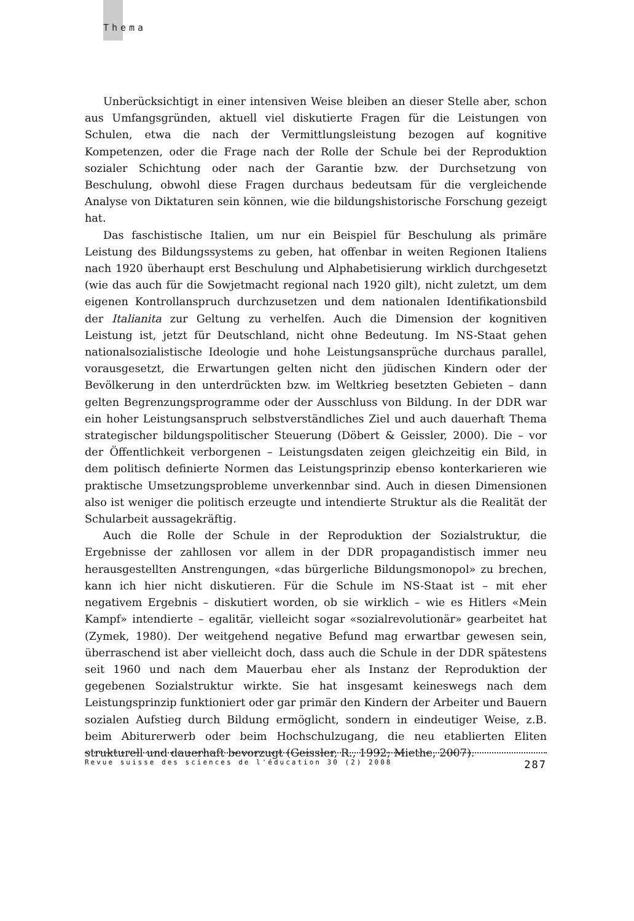Thema
Unberücksichtigt in einer intensiven Weise bleiben an dieser Stelle aber, schon aus Umfangsgründen, aktuell viel diskutierte Fragen für die Leistungen von Schulen, etwa die nach der Vermittlungsleistung bezogen auf kognitive Kompetenzen, oder die Frage nach der Rolle der Schule bei der Reproduktion sozialer Schichtung oder nach der Garantie bzw. der Durchsetzung von Beschulung, obwohl diese Fragen durchaus bedeutsam für die vergleichende Analyse von Diktaturen sein können, wie die bildungshistorische Forschung gezeigt hat.
Das faschistische Italien, um nur ein Beispiel für Beschulung als primäre Leistung des Bildungssystems zu geben, hat offenbar in weiten Regionen Italiens nach 1920 überhaupt erst Beschulung und Alphabetisierung wirklich durchgesetzt (wie das auch für die Sowjetmacht regional nach 1920 gilt), nicht zuletzt, um dem eigenen Kontrollanspruch durchzusetzen und dem nationalen Identifikationsbild der Italianita zur Geltung zu verhelfen. Auch die Dimension der kognitiven Leistung ist, jetzt für Deutschland, nicht ohne Bedeutung. Im NS-Staat gehen nationalsozialistische Ideologie und hohe Leistungsansprüche durchaus parallel, vorausgesetzt, die Erwartungen gelten nicht den jüdischen Kindern oder der Bevölkerung in den unterdrückten bzw. im Weltkrieg besetzten Gebieten – dann gelten Begrenzungsprogramme oder der Ausschluss von Bildung. In der DDR war ein hoher Leistungsanspruch selbstverständliches Ziel und auch dauerhaft Thema strategischer bildungspolitischer Steuerung (Döbert & Geissler, 2000). Die – vor der Öffentlichkeit verborgenen – Leistungsdaten zeigen gleichzeitig ein Bild, in dem politisch definierte Normen das Leistungsprinzip ebenso konterkarieren wie praktische Umsetzungsprobleme unverkennbar sind. Auch in diesen Dimensionen also ist weniger die politisch erzeugte und intendierte Struktur als die Realität der Schularbeit aussagekräftig.
Auch die Rolle der Schule in der Reproduktion der Sozialstruktur, die Ergebnisse der zahllosen vor allem in der DDR propagandistisch immer neu herausgestellten Anstrengungen, «das bürgerliche Bildungsmonopol» zu brechen, kann ich hier nicht diskutieren. Für die Schule im NS-Staat ist – mit eher negativem Ergebnis – diskutiert worden, ob sie wirklich – wie es Hitlers «Mein Kampf» intendierte – egalitär, vielleicht sogar «sozialrevolutionär» gearbeitet hat (Zymek, 1980). Der weitgehend negative Befund mag erwartbar gewesen sein, überraschend ist aber vielleicht doch, dass auch die Schule in der DDR spätestens seit 1960 und nach dem Mauerbau eher als Instanz der Reproduktion der gegebenen Sozialstruktur wirkte. Sie hat insgesamt keineswegs nach dem Leistungsprinzip funktioniert oder gar primär den Kindern der Arbeiter und Bauern sozialen Aufstieg durch Bildung ermöglicht, sondern in eindeutiger Weise, z.B. beim Abiturerwerb oder beim Hochschulzugang, die neu etablierten Eliten strukturell und dauerhaft bevorzugt (Geissler, R., 1992; Miethe, 2007).
Revue suisse des sciences de l'éducation 30 (2) 2008 287